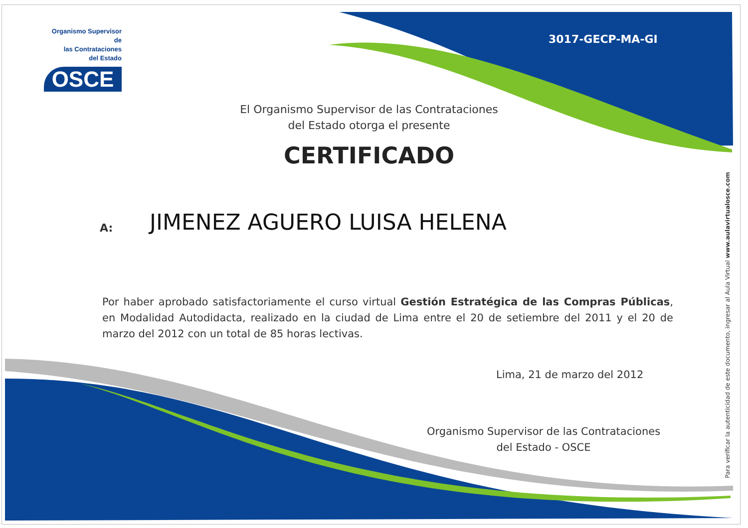Organismo Supervisor de
las Contrataciones
del Estado
OSCE
3017-GECP-MA-GI
El Organismo Supervisor de las Contrataciones
del Estado otorga el presente
CERTIFICADO
A: JIMENEZ AGUERO LUISA HELENA
Por haber aprobado satisfactoriamente el curso virtual Gestión Estratégica de las Compras Públicas, en Modalidad Autodidacta, realizado en la ciudad de Lima entre el 20 de setiembre del 2011 y el 20 de marzo del 2012 con un total de 85 horas lectivas.
Lima, 21 de marzo del 2012
Organismo Supervisor de las Contrataciones
del Estado - OSCE
Para verificar la autenticidad de este documento, ingresar al Aula Virtual www.aulavirtualosce.com